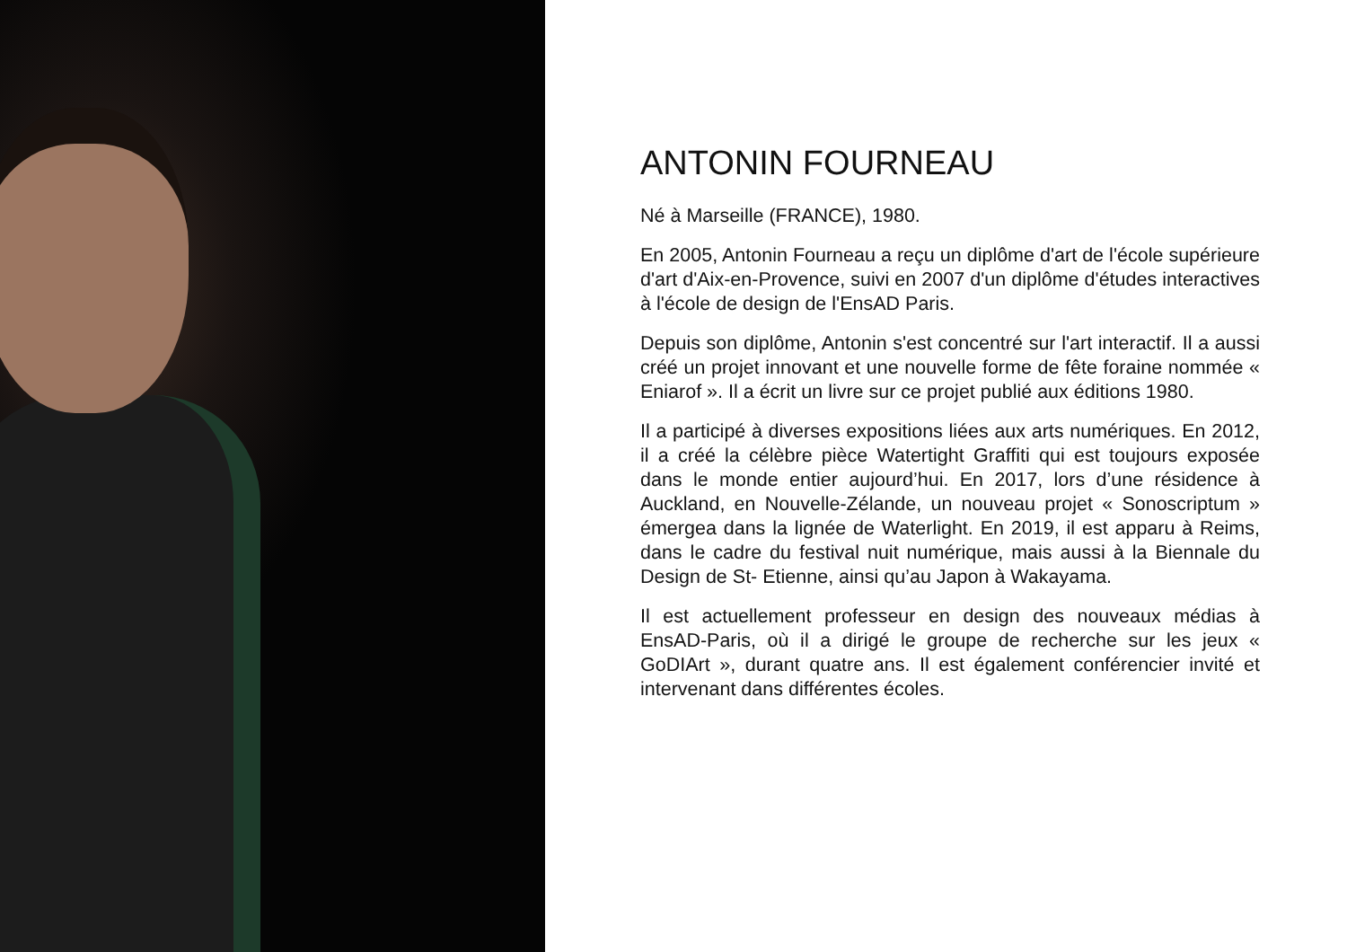ANTONIN FOURNEAU
Né à Marseille (FRANCE), 1980.
En 2005, Antonin Fourneau a reçu un diplôme d'art de l'école supérieure d'art d'Aix-en-Provence, suivi en 2007 d'un diplôme d'études interactives à l'école de design de l'EnsAD Paris.
Depuis son diplôme, Antonin s'est concentré sur l'art interactif. Il a aussi créé un projet innovant et une nouvelle forme de fête foraine nommée « Eniarof ». Il a écrit un livre sur ce projet publié aux éditions 1980.
Il a participé à diverses expositions liées aux arts numériques. En 2012, il a créé la célèbre pièce Watertight Graffiti qui est toujours exposée dans le monde entier aujourd’hui. En 2017, lors d’une résidence à Auckland, en Nouvelle-Zélande, un nouveau projet « Sonoscriptum » émergea dans la lignée de Waterlight. En 2019, il est apparu à Reims, dans le cadre du festival nuit numérique, mais aussi à la Biennale du Design de St- Etienne, ainsi qu’au Japon à Wakayama.
Il est actuellement professeur en design des nouveaux médias à EnsAD-Paris, où il a dirigé le groupe de recherche sur les jeux « GoDIArt », durant quatre ans. Il est également conférencier invité et intervenant dans différentes écoles.